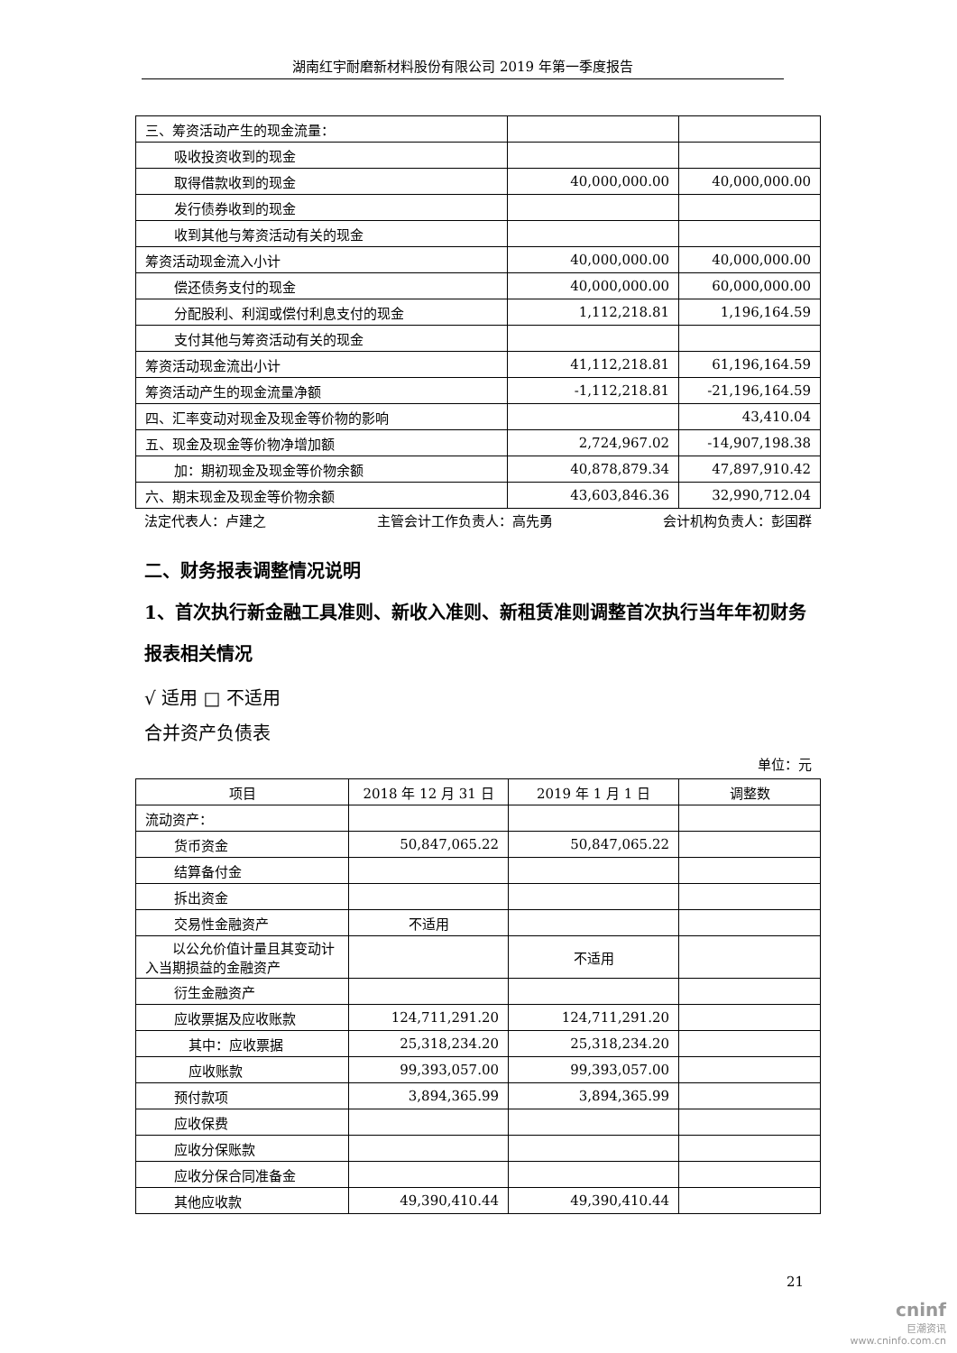湖南红宇耐磨新材料股份有限公司 2019 年第一季度报告
| 三、筹资活动产生的现金流量： | | |
| 吸收投资收到的现金 | | |
| 取得借款收到的现金 | 40,000,000.00 | 40,000,000.00 |
| 发行债券收到的现金 | | |
| 收到其他与筹资活动有关的现金 | | |
| 筹资活动现金流入小计 | 40,000,000.00 | 40,000,000.00 |
| 偿还债务支付的现金 | 40,000,000.00 | 60,000,000.00 |
| 分配股利、利润或偿付利息支付的现金 | 1,112,218.81 | 1,196,164.59 |
| 支付其他与筹资活动有关的现金 | | |
| 筹资活动现金流出小计 | 41,112,218.81 | 61,196,164.59 |
| 筹资活动产生的现金流量净额 | -1,112,218.81 | -21,196,164.59 |
| 四、汇率变动对现金及现金等价物的影响 | | 43,410.04 |
| 五、现金及现金等价物净增加额 | 2,724,967.02 | -14,907,198.38 |
| 加：期初现金及现金等价物余额 | 40,878,879.34 | 47,897,910.42 |
| 六、期末现金及现金等价物余额 | 43,603,846.36 | 32,990,712.04 |
法定代表人：卢建之 主管会计工作负责人：高先勇 会计机构负责人：彭国群
二、财务报表调整情况说明
1、首次执行新金融工具准则、新收入准则、新租赁准则调整首次执行当年年初财务报表相关情况
√ 适用 □ 不适用
合并资产负债表
单位：元
| 项目 | 2018 年 12 月 31 日 | 2019 年 1 月 1 日 | 调整数 |
| --- | --- | --- | --- |
| 流动资产： | | | |
| 货币资金 | 50,847,065.22 | 50,847,065.22 | |
| 结算备付金 | | | |
| 拆出资金 | | | |
| 交易性金融资产 | 不适用 | | |
| 以公允价值计量且其变动计入当期损益的金融资产 | | 不适用 | |
| 衍生金融资产 | | | |
| 应收票据及应收账款 | 124,711,291.20 | 124,711,291.20 | |
| 其中：应收票据 | 25,318,234.20 | 25,318,234.20 | |
| 应收账款 | 99,393,057.00 | 99,393,057.00 | |
| 预付款项 | 3,894,365.99 | 3,894,365.99 | |
| 应收保费 | | | |
| 应收分保账款 | | | |
| 应收分保合同准备金 | | | |
| 其他应收款 | 49,390,410.44 | 49,390,410.44 | |
21
cninf
巨潮资讯
www.cninfo.com.cn